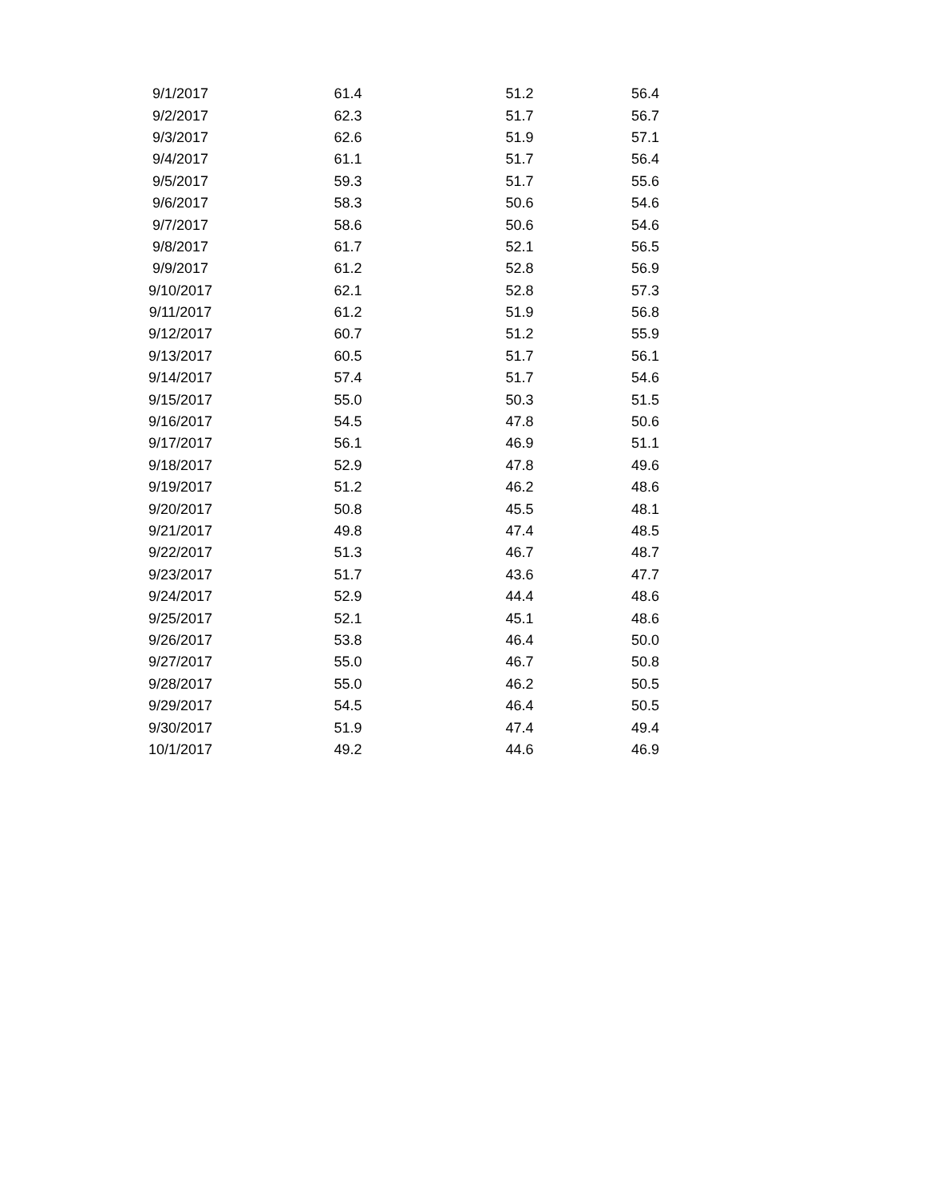| 9/1/2017 | 61.4 | 51.2 | 56.4 |
| 9/2/2017 | 62.3 | 51.7 | 56.7 |
| 9/3/2017 | 62.6 | 51.9 | 57.1 |
| 9/4/2017 | 61.1 | 51.7 | 56.4 |
| 9/5/2017 | 59.3 | 51.7 | 55.6 |
| 9/6/2017 | 58.3 | 50.6 | 54.6 |
| 9/7/2017 | 58.6 | 50.6 | 54.6 |
| 9/8/2017 | 61.7 | 52.1 | 56.5 |
| 9/9/2017 | 61.2 | 52.8 | 56.9 |
| 9/10/2017 | 62.1 | 52.8 | 57.3 |
| 9/11/2017 | 61.2 | 51.9 | 56.8 |
| 9/12/2017 | 60.7 | 51.2 | 55.9 |
| 9/13/2017 | 60.5 | 51.7 | 56.1 |
| 9/14/2017 | 57.4 | 51.7 | 54.6 |
| 9/15/2017 | 55.0 | 50.3 | 51.5 |
| 9/16/2017 | 54.5 | 47.8 | 50.6 |
| 9/17/2017 | 56.1 | 46.9 | 51.1 |
| 9/18/2017 | 52.9 | 47.8 | 49.6 |
| 9/19/2017 | 51.2 | 46.2 | 48.6 |
| 9/20/2017 | 50.8 | 45.5 | 48.1 |
| 9/21/2017 | 49.8 | 47.4 | 48.5 |
| 9/22/2017 | 51.3 | 46.7 | 48.7 |
| 9/23/2017 | 51.7 | 43.6 | 47.7 |
| 9/24/2017 | 52.9 | 44.4 | 48.6 |
| 9/25/2017 | 52.1 | 45.1 | 48.6 |
| 9/26/2017 | 53.8 | 46.4 | 50.0 |
| 9/27/2017 | 55.0 | 46.7 | 50.8 |
| 9/28/2017 | 55.0 | 46.2 | 50.5 |
| 9/29/2017 | 54.5 | 46.4 | 50.5 |
| 9/30/2017 | 51.9 | 47.4 | 49.4 |
| 10/1/2017 | 49.2 | 44.6 | 46.9 |